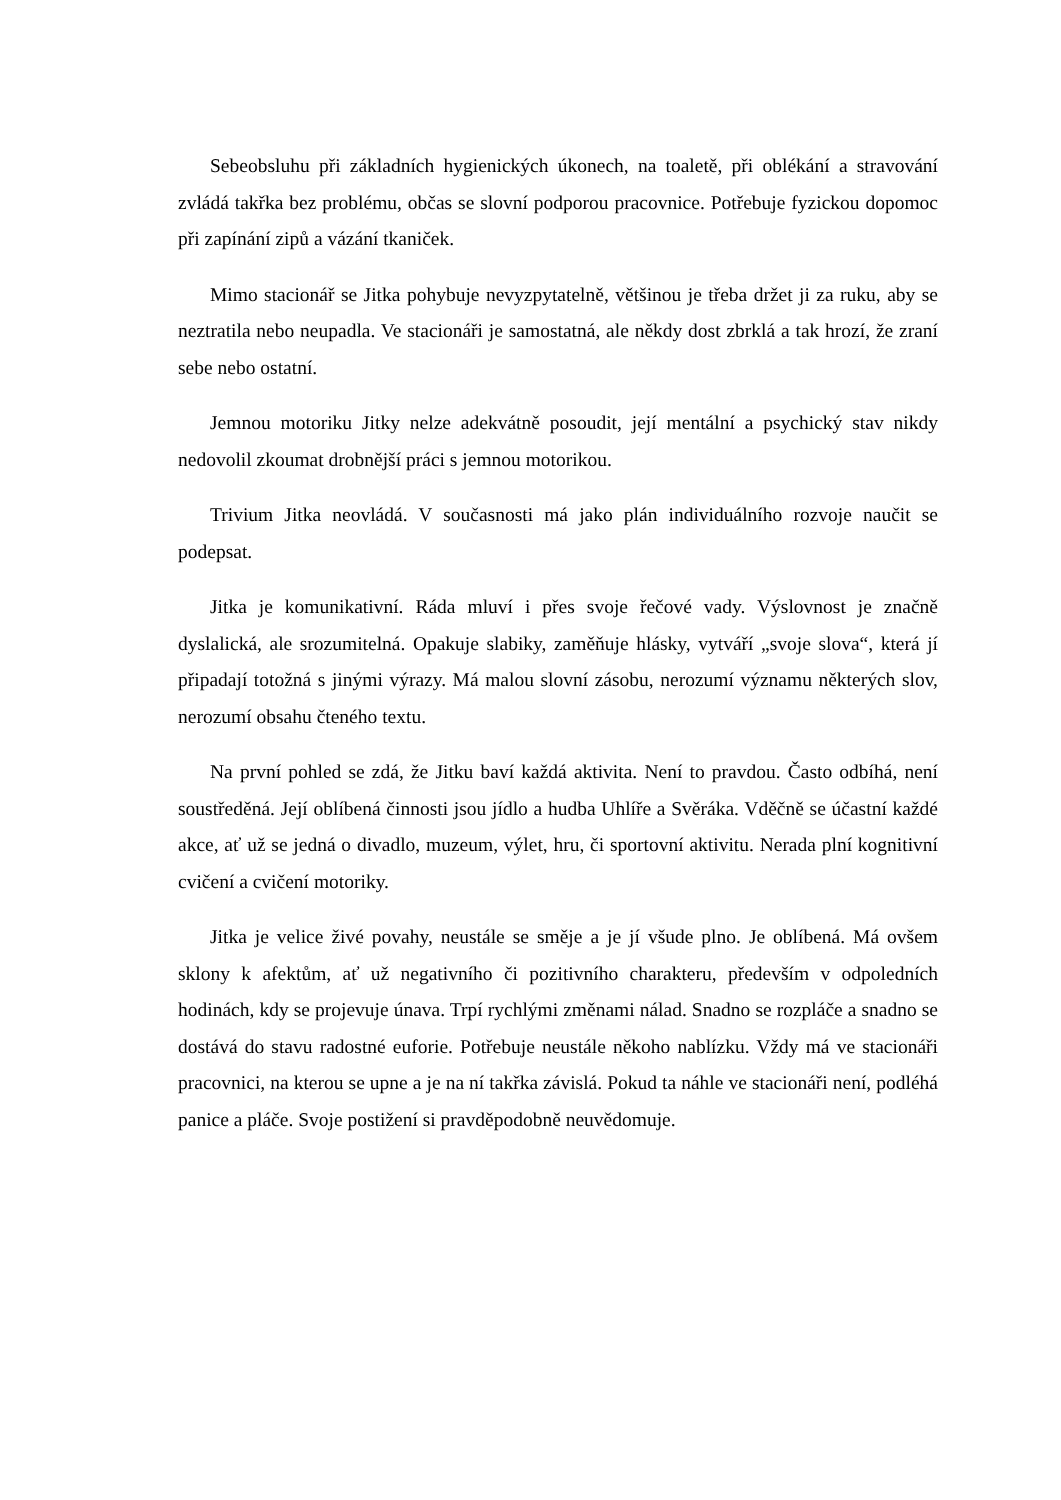Sebeobsluhu při základních hygienických úkonech, na toaletě, při oblékání a stravování zvládá takřka bez problému, občas se slovní podporou pracovnice. Potřebuje fyzickou dopomoc při zapínání zipů a vázání tkaniček.
Mimo stacionář se Jitka pohybuje nevyzpytatelně, většinou je třeba držet ji za ruku, aby se neztratila nebo neupadla. Ve stacionáři je samostatná, ale někdy dost zbrklá a tak hrozí, že zraní sebe nebo ostatní.
Jemnou motoriku Jitky nelze adekvátně posoudit, její mentální a psychický stav nikdy nedovolil zkoumat drobnější práci s jemnou motorikou.
Trivium Jitka neovládá. V současnosti má jako plán individuálního rozvoje naučit se podepsat.
Jitka je komunikativní. Ráda mluví i přes svoje řečové vady. Výslovnost je značně dyslalická, ale srozumitelná. Opakuje slabiky, zaměňuje hlásky, vytváří „svoje slova“, která jí připadají totožná s jinými výrazy. Má malou slovní zásobu, nerozumí významu některých slov, nerozumí obsahu čteného textu.
Na první pohled se zdá, že Jitku baví každá aktivita. Není to pravdou. Často odbíhá, není soustředěná. Její oblíbená činnosti jsou jídlo a hudba Uhlíře a Svěráka. Vděčně se účastní každé akce, ať už se jedná o divadlo, muzeum, výlet, hru, či sportovní aktivitu. Nerada plní kognitivní cvičení a cvičení motoriky.
Jitka je velice živé povahy, neustále se směje a je jí všude plno. Je oblíbená. Má ovšem sklony k afektům, ať už negativního či pozitivního charakteru, především v odpoledních hodinách, kdy se projevuje únava. Trpí rychlými změnami nálad. Snadno se rozpláče a snadno se dostává do stavu radostné euforie. Potřebuje neustále někoho nablízku. Vždy má ve stacionáři pracovnici, na kterou se upne a je na ní takřka závislá. Pokud ta náhle ve stacionáři není, podléhá panice a pláče. Svoje postižení si pravděpodobně neuvědomuje.